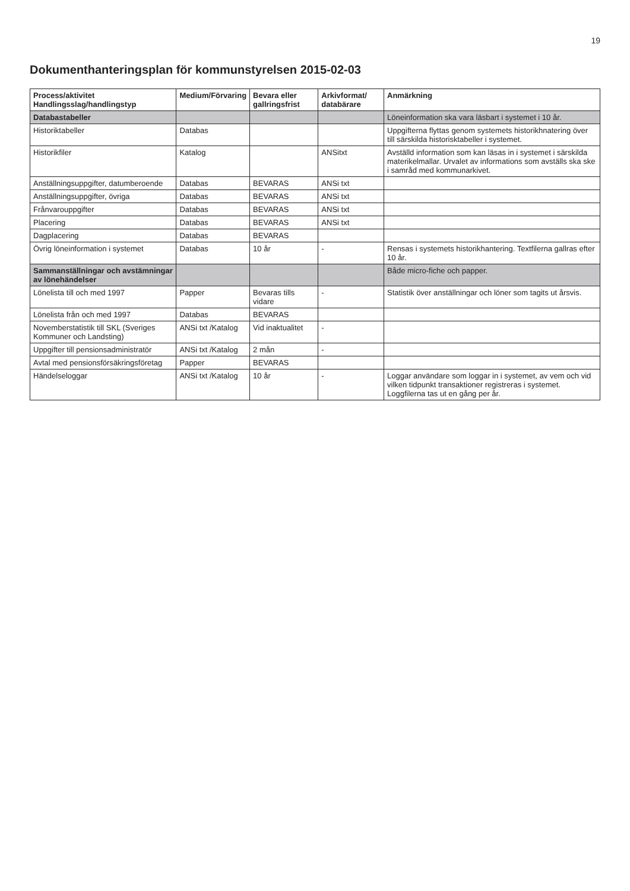19
Dokumenthanteringsplan för kommunstyrelsen 2015-02-03
| Process/aktivitet Handlingsslag/handlingstyp | Medium/Förvaring | Bevara eller gallringsfrist | Arkivformat/ databärare | Anmärkning |
| --- | --- | --- | --- | --- |
| Databastabeller | | | | Löneinformation ska vara läsbart i systemet i 10 år. |
| Historiktabeller | Databas | | | Uppgifterna flyttas genom systemets historikhnatering över till särskilda historisktabeller i systemet. |
| Historikfiler | Katalog | | ANSitxt | Avställd information som kan läsas in i systemet i särskilda materikelmallar. Urvalet av informations som avställs ska ske i samråd med kommunarkivet. |
| Anställningsuppgifter, datumberoende | Databas | BEVARAS | ANSi txt | |
| Anställningsuppgifter, övriga | Databas | BEVARAS | ANSi txt | |
| Frånvarouppgifter | Databas | BEVARAS | ANSi txt | |
| Placering | Databas | BEVARAS | ANSi txt | |
| Dagplacering | Databas | BEVARAS | | |
| Övrig löneinformation i systemet | Databas | 10 år | - | Rensas i systemets historikhantering. Textfilerna gallras efter 10 år. |
| Sammanställningar och avstämningar av lönehändelser | | | | Både micro-fiche och papper. |
| Lönelista till och med 1997 | Papper | Bevaras tills vidare | - | Statistik över anställningar och löner som tagits ut årsvis. |
| Lönelista från och med 1997 | Databas | BEVARAS | | |
| Novemberstatistik till SKL (Sveriges Kommuner och Landsting) | ANSi txt /Katalog | Vid inaktualitet | - | |
| Uppgifter till pensionsadministratör | ANSi txt /Katalog | 2 mån | - | |
| Avtal med pensionsförsäkringsföretag | Papper | BEVARAS | | |
| Händelseloggar | ANSi txt /Katalog | 10 år | - | Loggar användare som loggar in i systemet, av vem och vid vilken tidpunkt transaktioner registreras i systemet. Loggfilerna tas ut en gång per år. |